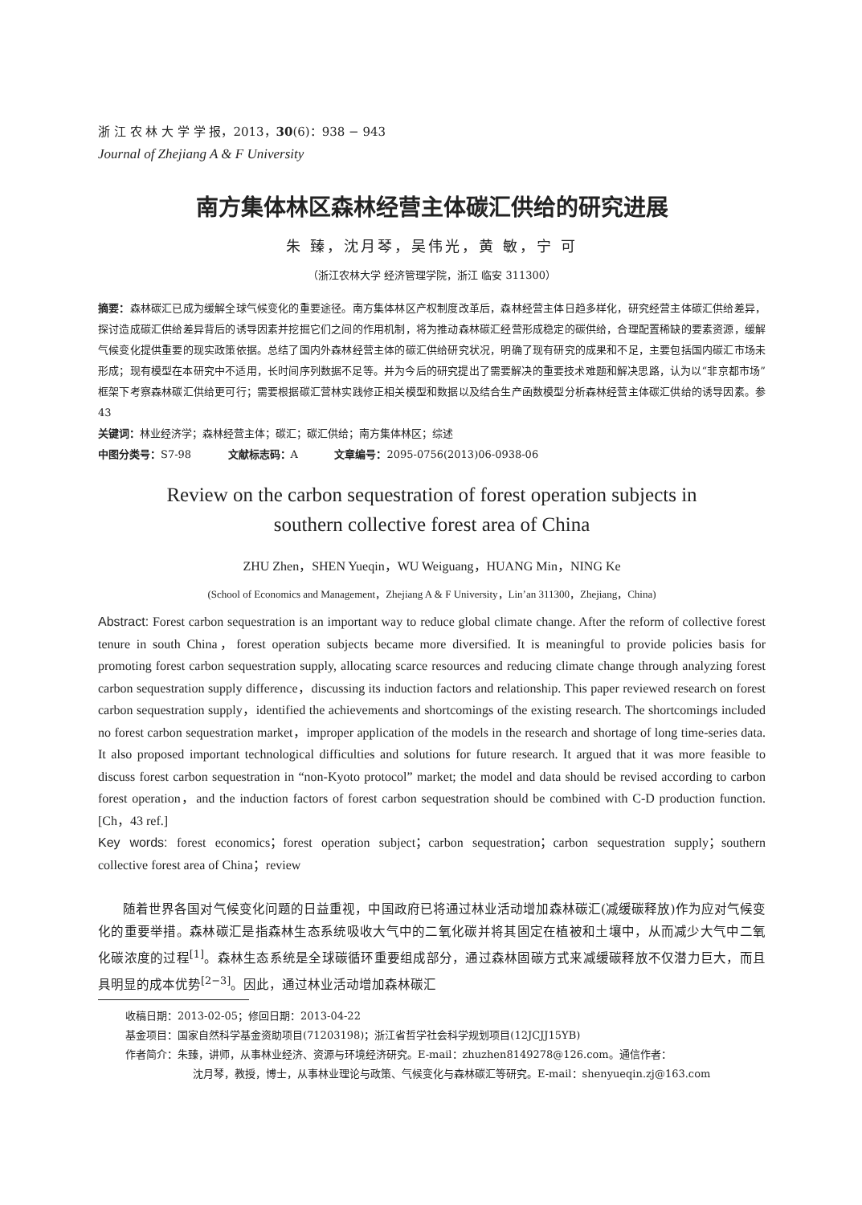浙 江 农 林 大 学 学 报，2013，30(6)：938 − 943
Journal of Zhejiang A & F University
南方集体林区森林经营主体碳汇供给的研究进展
朱 臻，沈月琴，吴伟光，黄 敏，宁 可
（浙江农林大学 经济管理学院，浙江 临安 311300）
摘要：森林碳汇已成为缓解全球气候变化的重要途径。南方集体林区产权制度改革后，森林经营主体日趋多样化，研究经营主体碳汇供给差异，探讨造成碳汇供给差异背后的诱导因素并挖掘它们之间的作用机制，将为推动森林碳汇经营形成稳定的碳供给，合理配置稀缺的要素资源，缓解气候变化提供重要的现实政策依据。总结了国内外森林经营主体的碳汇供给研究状况，明确了现有研究的成果和不足，主要包括国内碳汇市场未形成；现有模型在本研究中不适用，长时间序列数据不足等。并为今后的研究提出了需要解决的重要技术难题和解决思路，认为以“非京都市场”框架下考察森林碳汇供给更可行；需要根据碳汇营林实践修正相关模型和数据以及结合生产函数模型分析森林经营主体碳汇供给的诱导因素。参 43
关键词：林业经济学；森林经营主体；碳汇；碳汇供给；南方集体林区；综述
中图分类号：S7-98 文献标志码：A 文章编号：2095-0756(2013)06-0938-06
Review on the carbon sequestration of forest operation subjects in
southern collective forest area of China
ZHU Zhen，SHEN Yueqin，WU Weiguang，HUANG Min，NING Ke
(School of Economics and Management，Zhejiang A & F University，Lin’an 311300，Zhejiang，China)
Abstract: Forest carbon sequestration is an important way to reduce global climate change. After the reform of collective forest tenure in south China，forest operation subjects became more diversified. It is meaningful to provide policies basis for promoting forest carbon sequestration supply, allocating scarce resources and reducing climate change through analyzing forest carbon sequestration supply difference，discussing its induction factors and relationship. This paper reviewed research on forest carbon sequestration supply，identified the achievements and shortcomings of the existing research. The shortcomings included no forest carbon sequestration market，improper application of the models in the research and shortage of long time-series data. It also proposed important technological difficulties and solutions for future research. It argued that it was more feasible to discuss forest carbon sequestration in “non-Kyoto protocol” market; the model and data should be revised according to carbon forest operation，and the induction factors of forest carbon sequestration should be combined with C-D production function. [Ch，43 ref.]
Key words: forest economics；forest operation subject；carbon sequestration；carbon sequestration supply；southern collective forest area of China；review
随着世界各国对气候变化问题的日益重视，中国政府已将通过林业活动增加森林碳汇(减缓碳释放)作为应对气候变化的重要举措。森林碳汇是指森林生态系统吸收大气中的二氧化碳并将其固定在植被和土壤中，从而减少大气中二氧化碳浓度的过程<sup>[1]</sup>。森林生态系统是全球碳循环重要组成部分，通过森林固碳方式来减缓碳释放不仅潜力巨大，而且具明显的成本优势<sup>[2−3]</sup>。因此，通过林业活动增加森林碳汇
收稿日期：2013-02-05；修回日期：2013-04-22
基金项目：国家自然科学基金资助项目(71203198)；浙江省哲学社会科学规划项目(12JCJJ15YB)
作者简介：朱臻，讲师，从事林业经济、资源与环境经济研究。E-mail：zhuzhen8149278@126.com。通信作者：
沈月琴，教授，博士，从事林业理论与政策、气候变化与森林碳汇等研究。E-mail：shenyueqin.zj@163.com